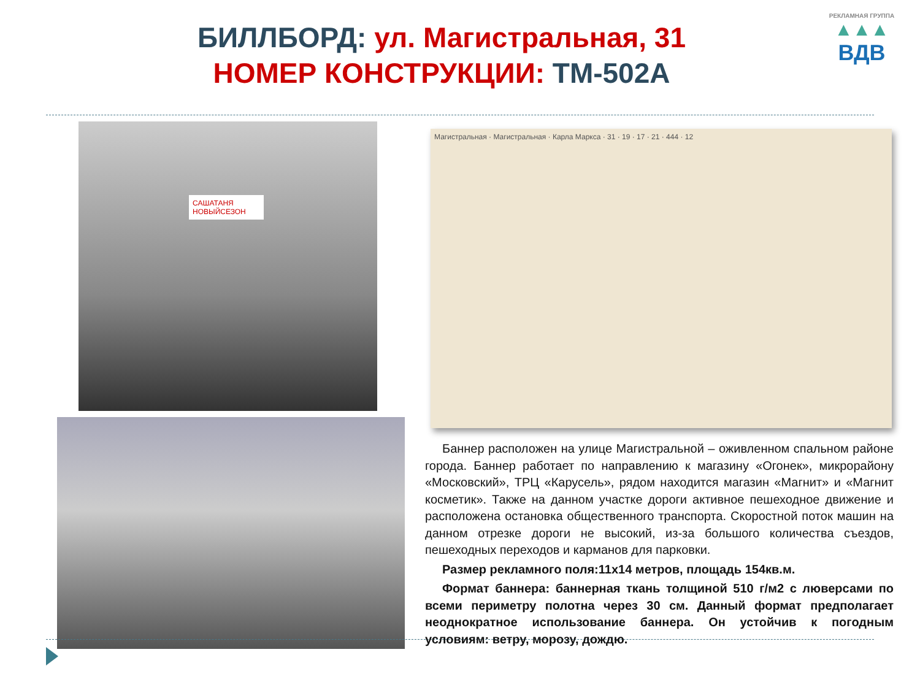БИЛЛБОРД: ул. Магистральная, 31
НОМЕР КОНСТРУКЦИИ: ТМ-502А
РЕКЛАМНАЯ ГРУППА
▲▲▲
ВДВ
САШАТАНЯ НОВЫЙСЕЗОН
Магистральная · Магистральная · Карла Маркса · 31 · 19 · 17 · 21 · 444 · 12
Баннер расположен на улице Магистральной – оживленном спальном районе города. Баннер работает по направлению к магазину «Огонек», микрорайону «Московский», ТРЦ «Карусель», рядом находится магазин «Магнит» и «Магнит косметик». Также на данном участке дороги активное пешеходное движение и расположена остановка общественного транспорта. Скоростной поток машин на данном отрезке дороги не высокий, из-за большого количества съездов, пешеходных переходов и карманов для парковки.
Размер рекламного поля:11х14 метров, площадь 154кв.м.
Формат баннера: баннерная ткань толщиной 510 г/м2 с люверсами по всеми периметру полотна через 30 см. Данный формат предполагает неоднократное использование баннера. Он устойчив к погодным условиям: ветру, морозу, дождю.